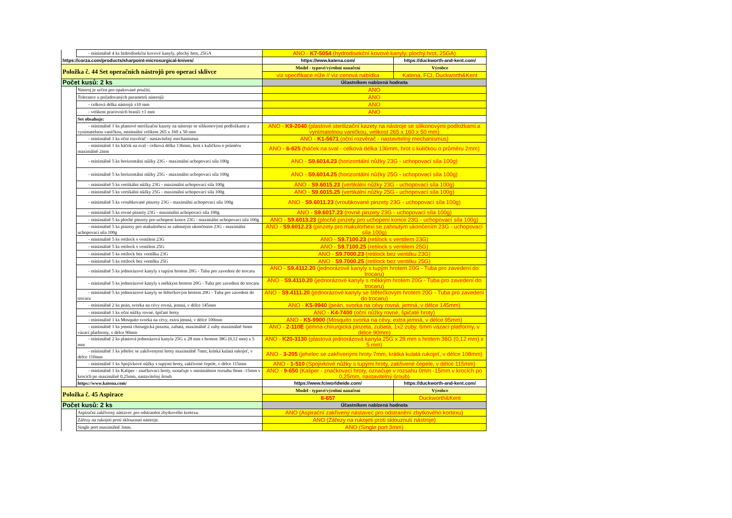| | - minimálně 4 ks hidrodisekční kovové kanyly, plochý hrot, 25GA | ANO - K7-5054 (hydrodisekční kovové kanyly, plochý hrot, 25GA) | |
| https://corza.com/products/sharpoint-microsurgical-knives/ | | https://www.katena.com/ | https://duckworth-and-kent.com/ |
| Položka č. 44 Set operačních nástrojů pro operaci sklivce | | Model - typové/výrobní označení | Výrobce |
| | | viz specifikace níže // viz cenová nabídka | Katena, FCI, Duckworth&Kent |
| Počet kusů: 2 ks | | Účastníkem nabízená hodnota | |
| | Nástroj je určen pro opakované použití. | ANO | |
| | Tolerance u požadovaných parametrů nástrojů: | ANO | |
| | - celková délka nástrojů ±10 mm | ANO | |
| | - velikost pracovních branží ±1 mm | ANO | |
| | Set obsahuje: | | |
| | - minimálně 1 ks plastové sterilizační kazety na nástroje se silikonovými podložkami a vynímatelnou vaničkou, minimální velikost 265 x 160 x 50 mm | ANO - K9-2040 (plastové sterilizační kazety na nástroje se silikonovými podložkami a vynímatelnou vaničkou, velikost 265 x 160 x 50 mm) | |
| | - minimálně 1 ks oční rozvěrač - nastavitelný mechanismus | ANO - K1-5671 (oční rozvěrač - nastavitelný mechanismus) | |
| | - minimálně 1 ks háček na sval - celková délka 136mm, hrot s kuličkou o průměru maximálně 2mm | ANO - 6-625 (háček na sval - celková délka 136mm, hrot s kuličkou o průměru 2mm) | |
| | - minimálně 5 ks horizontální nůžky 23G - maximální uchopovací síla 100g | ANO - S9.6014.23 (horizontální nůžky 23G - uchopovací síla 100g) | |
| | - minimálně 5 ks horizontální nůžky 25G - maximální uchopovací síla 100g | ANO - S9.6014.25 (horizontální nůžky 25G - uchopovací síla 100g) | |
| | - minimálně 5 ks vertikální nůžky 23G - maximální uchopovací síla 100g | ANO - S9.6015.23 (vertikální nůžky 23G - uchopovací síla 100g) | |
| | - minimálně 5 ks vertikální nůžky 25G - maximální uchopovací síla 100g | ANO - S9.6015.25 (vertikální nůžky 25G - uchopovací síla 100g) | |
| | - minimálně 5 ks vroubkované pinzety 23G - maximální uchopovací síla 100g | ANO - S9.6011.23 (vroubkované pinzety 23G - uchopovací síla 100g) | |
| | - minimálně 5 ks rovné pinzety 23G - maximální uchopovací síla 100g | ANO - S9.6017.23 (rovné pinzety 23G - uchopovací síla 100g) | |
| | - minimálně 5 ks ploché pinzety pro uchopení konce 23G - maximální uchopovací síla 100g | ANO - S9.6013.23 (ploché pinzety pro uchopení konce 23G - uchopovací síla 100g) | |
| | - minimálně 5 ks pinzety pro makulorhexi se zahnutým ukončením 23G - maximální uchopovací síla 100g | ANO - S9.6012.23 (pinzety pro makulorhexi se zahnutým ukončením 23G - uchopovací síla 100g) | |
| | - minimálně 5 ks retilock s ventilem 23G | ANO - S9.7100.23 (retilock s ventilem 23G) | |
| | - minimálně 5 ks retilock s ventilem 25G | ANO - S9.7100.25 (retilock s ventilem 25G) | |
| | - minimálně 5 ks retilock bez ventilku 23G | ANO - S9.7000.23 (retilock bez ventilku 23G) | |
| | - minimálně 5 ks retilock bez ventilku 25G | ANO - S9.7000.25 (retilock bez ventilku 25G) | |
| | - minimálně 5 ks jednorázové kanyly s tupým hrotem 20G - Tuba pro zavedení do trocaru | ANO - S9.4112.20 (jednorázové kanyly s tupým hrotem 20G - Tuba pro zavedení do trocaru) | |
| | - minimálně 5 ks jednorázové kanyly s měkkým hrotem 20G - Tuba pro zavedení do trocaru | ANO - S9.4110.20 (jednorázové kanyly s měkkým hrotem 20G - Tuba pro zavedení do trocaru) | |
| | - minimálně 5 ks jednorázové kanyly se štětečkovým hrotem 20G - Tuba pro zavedení do trocaru | ANO - S9.4111.20 (jednorázové kanyly se štětečkovým hrotem 20G - Tuba pro zavedení do trocaru) | |
| | - minimálně 2 ks peán, svorka na cévy rovná, jemná, v délce 145mm | ANO - K5-9940 (peán, svorka na cévy rovná, jemná, v délce 145mm) | |
| | - minimálně 1 ks oční nůžky rovné, špičaté hroty | ANO - K4-7400 (oční nůžky rovné, špičaté hroty) | |
| | - minimálně 1 ks Mosquito svorka na cévy, extra jemná, v délce 100mm | ANO - K5-9900 (Mosquito svorka na cévy, extra jemná, v délce 95mm) | |
| | - minimálně 1 ks jemná chirurgická pinzeta, zubatá, maximálně 2 zuby maximálně 6mm vázací platformy, v délce 90mm | ANO - 2-110E (jemná chirurgická pinzeta, zubatá, 1x2 zuby, 6mm vázací platformy, v délce 90mm) | |
| | - minimálně 2 ks plastová jednorázová kanyla 25G x 28 mm s hrotem 38G (0,12 mm) x 5 mm | ANO - K20-3130 (plastová jednorázová kanyla 25G x 28 mm s hrotem 38G (0,12 mm) x 5 mm) | |
| | - minimálně 1 ks jehelec se zakřivenými hroty maximálně 7mm, krátká kulatá rukojeť, v délce 110mm | ANO - 3-205 (jehelec se zakřivenými hroty 7mm, krátká kulatá rukojeť, v délce 108mm) | |
| | - minimálně 1 ks Spojivkové nůžky s tupými hroty, zakřivené čepele, v délce 115mm | ANO - 1-510 (Spojivkové nůžky s tupými hroty, zakřivené čepele, v délce 115mm) | |
| | - minimálně 1 ks Kaliper - značkovací hroty, označuje v minimálním rozsahu 0mm -15mm v krocích po maximálně 0,25mm, nastavitelný šroub | ANO - 9-650 (Kaliper - značkovací hroty, označuje v rozsahu 0mm -15mm v krocích po 0,25mm, nastavitelný šroub) | |
| | https://www.katena.com/ | https://www.fciworldwide.com/ | https://duckworth-and-kent.com/ |
| Položka č. 45 Aspirace | | Model - typové/výrobní označení | Výrobce |
| | | 8-657 | Duckworth&Kent |
| Počet kusů: 2 ks | | Účastníkem nabízená hodnota | |
| | Aspirační zakřivený nástavec pro odstranění zbytkového kortexu. | ANO (Aspirační zakřivený nástavec pro odstranění zbytkového kortexu) | |
| | Zářezy na rukojeti proti sklouznutí nástroje. | ANO (Zářezy na rukojeti proti sklouznutí nástroje) | |
| | Single port maximálně 3mm. | ANO (Single port 3mm) | |